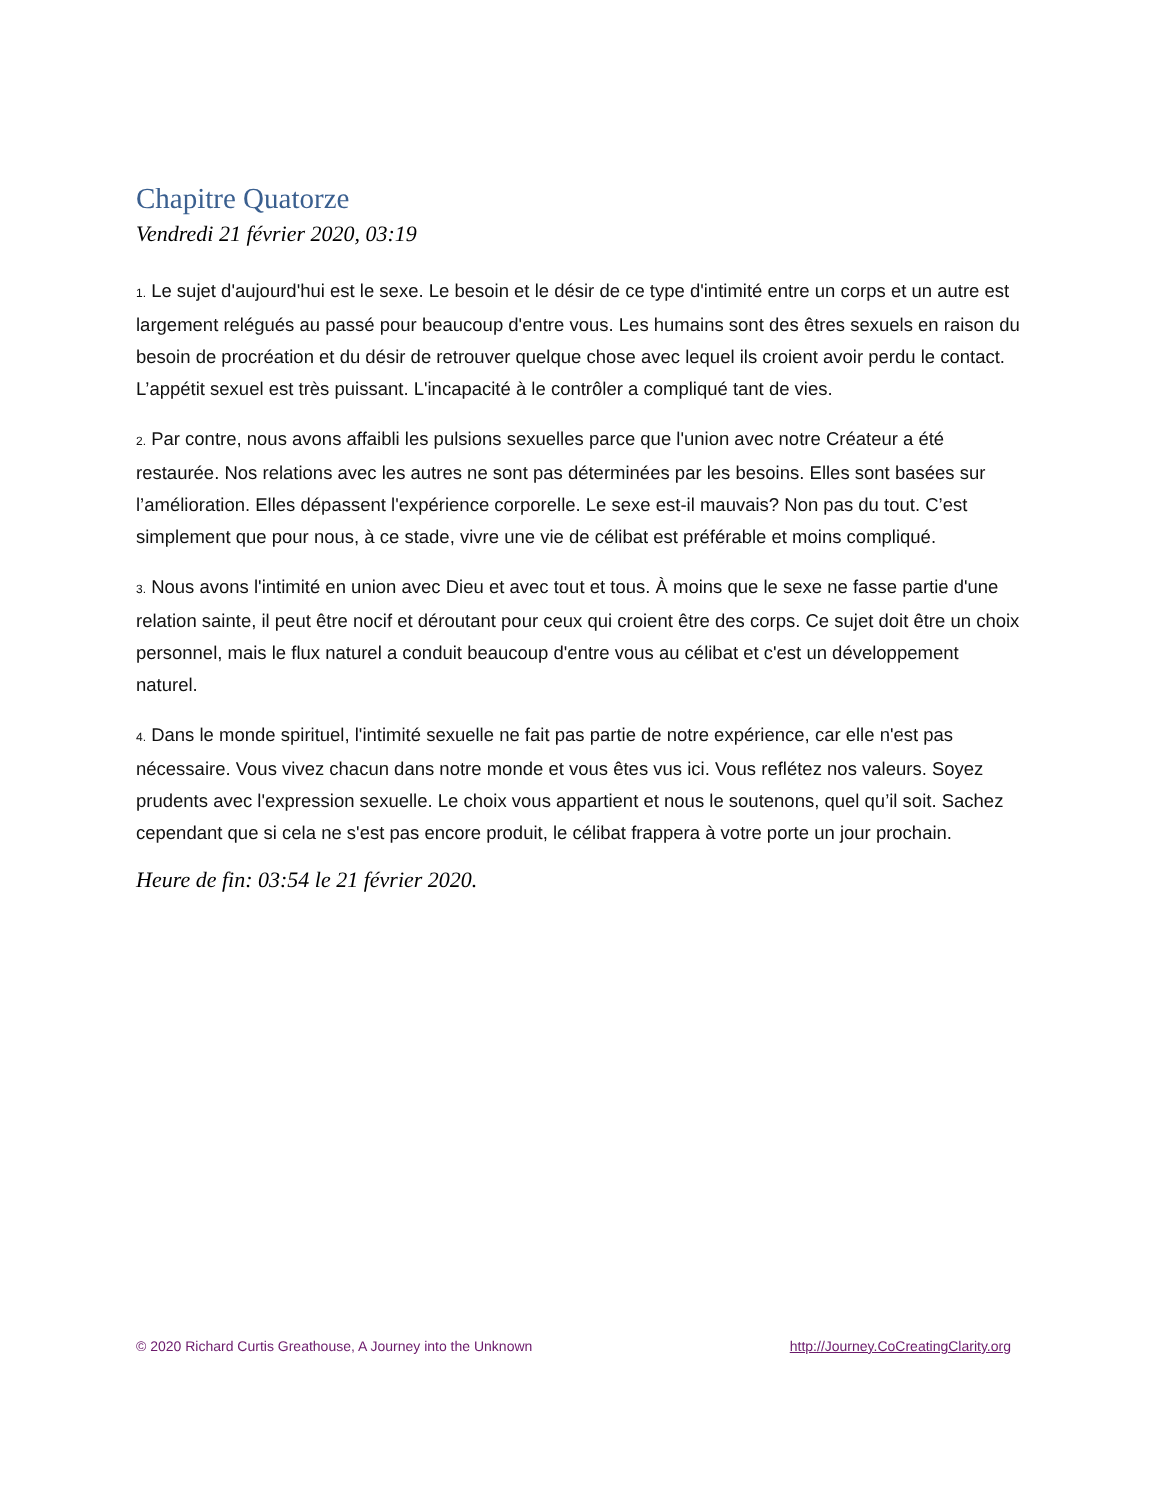Chapitre Quatorze
Vendredi 21 février 2020, 03:19
1. Le sujet d'aujourd'hui est le sexe. Le besoin et le désir de ce type d'intimité entre un corps et un autre est largement relégués au passé pour beaucoup d'entre vous. Les humains sont des êtres sexuels en raison du besoin de procréation et du désir de retrouver quelque chose avec lequel ils croient avoir perdu le contact. L’appétit sexuel est très puissant. L'incapacité à le contrôler a compliqué tant de vies.
2. Par contre, nous avons affaibli les pulsions sexuelles parce que l'union avec notre Créateur a été restaurée. Nos relations avec les autres ne sont pas déterminées par les besoins. Elles sont basées sur l’amélioration. Elles dépassent l'expérience corporelle. Le sexe est-il mauvais? Non pas du tout. C’est simplement que pour nous, à ce stade, vivre une vie de célibat est préférable et moins compliqué.
3. Nous avons l'intimité en union avec Dieu et avec tout et tous. À moins que le sexe ne fasse partie d'une relation sainte, il peut être nocif et déroutant pour ceux qui croient être des corps. Ce sujet doit être un choix personnel, mais le flux naturel a conduit beaucoup d'entre vous au célibat et c'est un développement naturel.
4. Dans le monde spirituel, l'intimité sexuelle ne fait pas partie de notre expérience, car elle n'est pas nécessaire. Vous vivez chacun dans notre monde et vous êtes vus ici. Vous reflétez nos valeurs. Soyez prudents avec l'expression sexuelle. Le choix vous appartient et nous le soutenons, quel qu’il soit. Sachez cependant que si cela ne s'est pas encore produit, le célibat frappera à votre porte un jour prochain.
Heure de fin: 03:54 le 21 février 2020.
© 2020 Richard Curtis Greathouse, A Journey into the Unknown http://Journey.CoCreatingClarity.org